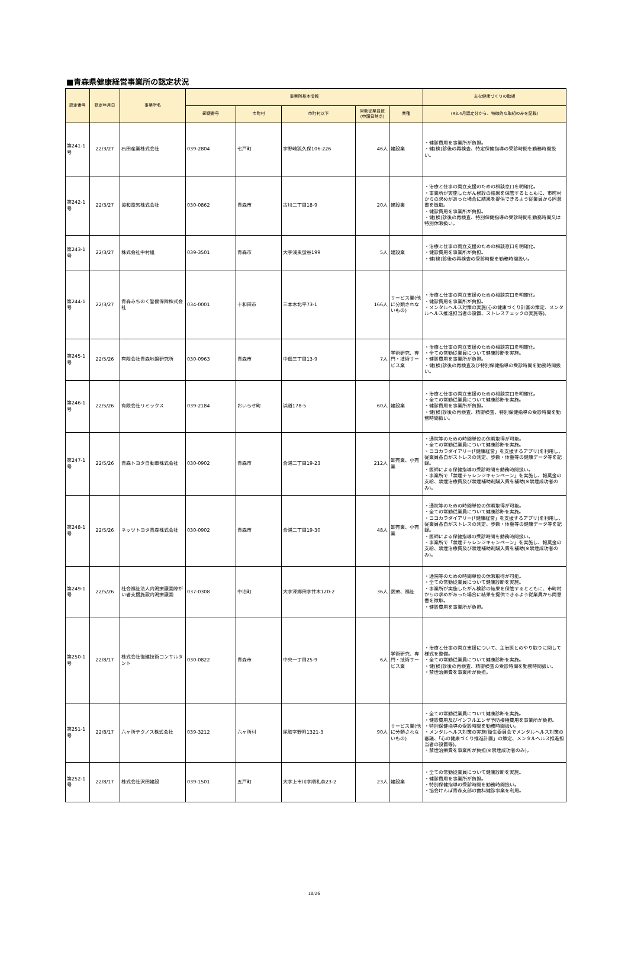■青森県健康経営事業所の認定状況
| 認定番号 | 認定年月日 | 事業所名 | 事業所基本情報 | | | | | 主な健康づくりの取組 |
| --- | --- | --- | --- | --- | --- | --- | --- | --- |
| | | | 郵便番号 | 市町村 | 市町村以下 | 常勤従業員数 (申請日時点) | 業種 | (R3.4月認定分から、特徴的な取組のみを記載) |
| 第241-1号 | 22/3/27 | 石田産業株式会社 | 039-2804 | 七戸町 | 字野崎狐久保106-226 | 46人 | 建設業 | ・健診費用を事業所が負担。 ・健(検)診後の再検査、特定保健指導の受診時間を勤務時間扱い。 |
| 第242-1号 | 22/3/27 | 協和電気株式会社 | 030-0862 | 青森市 | 古川二丁目18-9 | 20人 | 建設業 | ・治療と仕事の両立支援のための相談窓口を明確化。 ・事業所が実施したがん検診の結果を保管するとともに、市町村からの求めがあった場合に結果を提供できるよう従業員から同意書を徴取。 ・健診費用を事業所が負担。 ・健(検)診後の再検査、特別保健指導の受診時間を勤務時間又は特別休暇扱い。 |
| 第243-1号 | 22/3/27 | 株式会社中村組 | 039-3501 | 青森市 | 大字浅虫蛍谷199 | 5人 | 建設業 | ・治療と仕事の両立支援のための相談窓口を明確化。 ・健診費用を事業所が負担。 ・健(検)診後の再検査の受診時間を勤務時間扱い。 |
| 第244-1号 | 22/3/27 | 青森みちのく警備保障株式会社 | 034-0001 | 十和田市 | 三本木北平73-1 | 166人 | サービス業(他に分類されないもの) | ・治療と仕事の両立支援のための相談窓口を明確化。 ・健診費用を事業所が負担。 ・メンタルヘルス対策の実施(心の健康づくり計画の策定、メンタルヘルス推進担当者の設置、ストレスチェックの実施等)。 |
| 第245-1号 | 22/5/26 | 有限会社青森地盤研究所 | 030-0963 | 青森市 | 中佃三丁目13-9 | 7人 | 学術研究、専門・技術サービス業 | ・治療と仕事の両立支援のための相談窓口を明確化。 ・全ての常勤従業員について健康診断を実施。 ・健診費用を事業所が負担。 ・健(検)診後の再検査及び特別保健指導の受診時間を勤務時間扱い。 |
| 第246-1号 | 22/5/26 | 有限会社リミックス | 039-2184 | おいらせ町 | 浜道178-5 | 60人 | 建設業 | ・治療と仕事の両立支援のための相談窓口を明確化。 ・全ての常勤従業員について健康診断を実施。 ・健診費用を事業所が負担。 ・健(検)診後の再検査、精密検査、特別保健指導の受診時間を勤務時間扱い。 |
| 第247-1号 | 22/5/26 | 青森トヨタ自動車株式会社 | 030-0902 | 青森市 | 合浦二丁目19-23 | 212人 | 卸売業、小売業 | ・通院等のための時間単位の休暇取得が可能。 ・全ての常勤従業員について健康診断を実施。 ・ココカラダイアリー(「健康経営」を支援するアプリ)を利用し、従業員各自がストレスの測定、歩数・体重等の健康データ等を記録。 ・医師による保健指導の受診時間を勤務時間扱い。 ・事業所で「禁煙チャレンジキャンペーン」を実施し、報奨金の支給、禁煙治療費及び禁煙補助剤購入費を補助(※禁煙成功者のみ)。 |
| 第248-1号 | 22/5/26 | ネッツトヨタ青森株式会社 | 030-0902 | 青森市 | 合浦二丁目19-30 | 48人 | 卸売業、小売業 | ・通院等のための時間単位の休暇取得が可能。 ・全ての常勤従業員について健康診断を実施。 ・ココカラダイアリー(「健康経営」を支援するアプリ)を利用し、従業員各自がストレスの測定、歩数・体重等の健康データ等を記録。 ・医師による保健指導の受診時間を勤務時間扱い。 ・事業所で「禁煙チャレンジキャンペーン」を実施し、報奨金の支給、禁煙治療費及び禁煙補助剤購入費を補助(※禁煙成功者のみ)。 |
| 第249-1号 | 22/5/26 | 社会福祉法人内潟療護園障がい者支援施設内潟療護園 | 037-0308 | 中泊町 | 大字深郷田字甘木120-2 | 36人 | 医療、福祉 | ・通院等のための時間単位の休暇取得が可能。 ・全ての常勤従業員について健康診断を実施。 ・事業所が実施したがん検診の結果を保管するとともに、市町村からの求めがあった場合に結果を提供できるよう従業員から同意書を徴取。 ・健診費用を事業所が負担。 |
| 第250-1号 | 22/8/17 | 株式会社復建技術コンサルタント | 030-0822 | 青森市 | 中央一丁目25-9 | 6人 | 学術研究、専門・技術サービス業 | ・治療と仕事の両立支援について、主治医とのやり取りに関して様式を整備。 ・全ての常勤従業員について健康診断を実施。 ・健(検)診後の再検査、精密検査の受診時間を勤務時間扱い。 ・禁煙治療費を事業所が負担。 |
| 第251-1号 | 22/8/17 | 六ヶ所テクノス株式会社 | 039-3212 | 六ヶ所村 | 尾駮字野附1321-3 | 90人 | サービス業(他に分類されないもの) | ・全ての常勤従業員について健康診断を実施。 ・健診費用及びインフルエンザ予防接種費用を事業所が負担。 ・特別保健指導の受診時間を勤務時間扱い。 ・メンタルヘルス対策の実施(衛生委員会でメンタルヘルス対策の審議、「心の健康づくり推進計画」の策定、メンタルヘルス推進担当者の設置等)。 ・禁煙治療費を事業所が負担(※禁煙成功者のみ)。 |
| 第252-1号 | 22/8/17 | 株式会社沢田建設 | 039-1501 | 五戸町 | 大字上市川字順礼森23-2 | 23人 | 建設業 | ・全ての常勤従業員について健康診断を実施。 ・健診費用を事業所が負担。 ・特別保健指導の受診時間を勤務時間扱い。 ・協会けんぽ青森支部の歯科健診事業を利用。 |
18/26